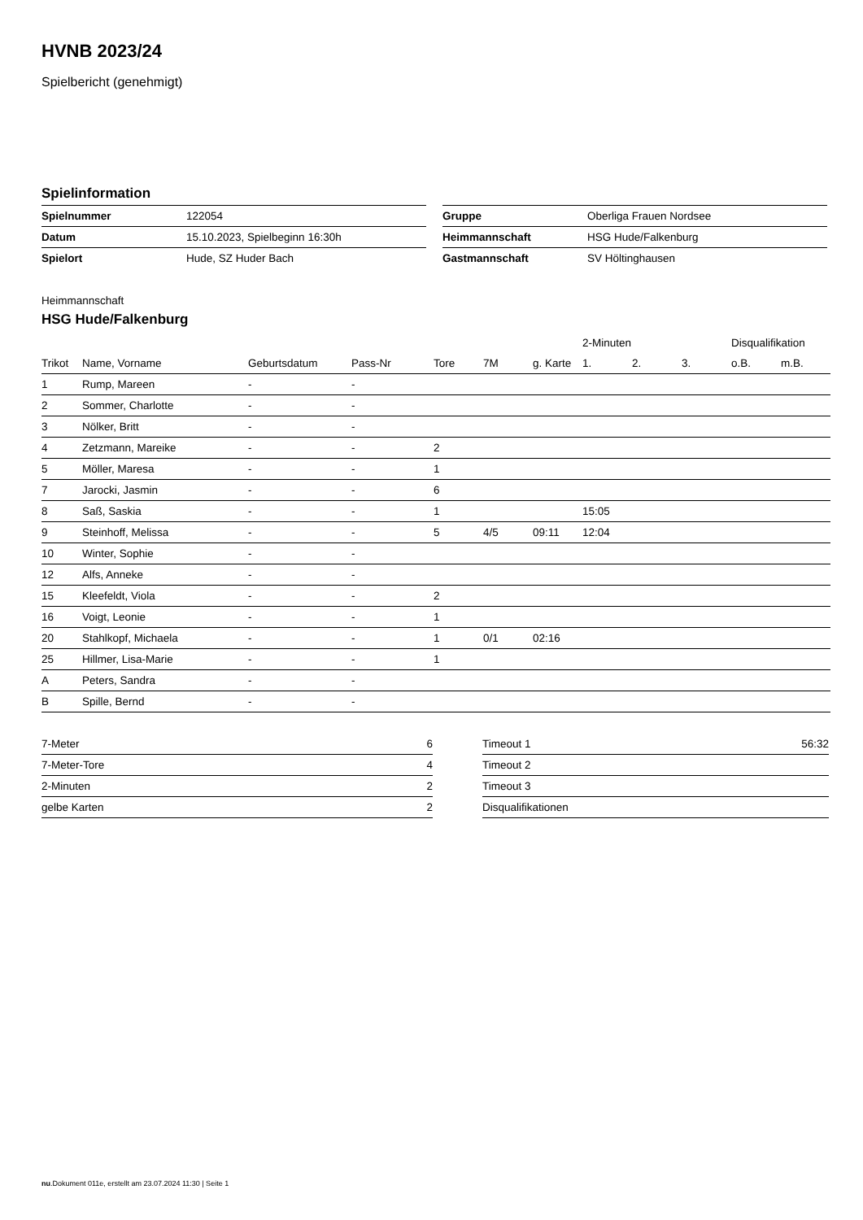HVNB 2023/24
Spielbericht (genehmigt)
Spielinformation
| Spielnummer | 122054 |
| Datum | 15.10.2023, Spielbeginn 16:30h |
| Spielort | Hude, SZ Huder Bach |
| Gruppe | Oberliga Frauen Nordsee |
| Heimmannschaft | HSG Hude/Falkenburg |
| Gastmannschaft | SV Höltinghausen |
Heimmannschaft
HSG Hude/Falkenburg
| | | | | | | | 2-Minuten | | | Disqualifikation | |
| --- | --- | --- | --- | --- | --- | --- | --- | --- | --- | --- | --- |
| Trikot | Name, Vorname | Geburtsdatum | Pass-Nr | Tore | 7M | g. Karte | 1. | 2. | 3. | o.B. | m.B. |
| 1 | Rump, Mareen | - | - | | | | | | | | |
| 2 | Sommer, Charlotte | - | - | | | | | | | | |
| 3 | Nölker, Britt | - | - | | | | | | | | |
| 4 | Zetzmann, Mareike | - | - | 2 | | | | | | | |
| 5 | Möller, Maresa | - | - | 1 | | | | | | | |
| 7 | Jarocki, Jasmin | - | - | 6 | | | | | | | |
| 8 | Saß, Saskia | - | - | 1 | | | 15:05 | | | | |
| 9 | Steinhoff, Melissa | - | - | 5 | 4/5 | 09:11 | 12:04 | | | | |
| 10 | Winter, Sophie | - | - | | | | | | | | |
| 12 | Alfs, Anneke | - | - | | | | | | | | |
| 15 | Kleefeldt, Viola | - | - | 2 | | | | | | | |
| 16 | Voigt, Leonie | - | - | 1 | | | | | | | |
| 20 | Stahlkopf, Michaela | - | - | 1 | 0/1 | 02:16 | | | | | |
| 25 | Hillmer, Lisa-Marie | - | - | 1 | | | | | | | |
| A | Peters, Sandra | - | - | | | | | | | | |
| B | Spille, Bernd | - | - | | | | | | | | |
| 7-Meter | 6 |
| 7-Meter-Tore | 4 |
| 2-Minuten | 2 |
| gelbe Karten | 2 |
| Timeout 1 | 56:32 |
| Timeout 2 | |
| Timeout 3 | |
| Disqualifikationen | |
nu.Dokument 011e, erstellt am 23.07.2024 11:30 | Seite 1